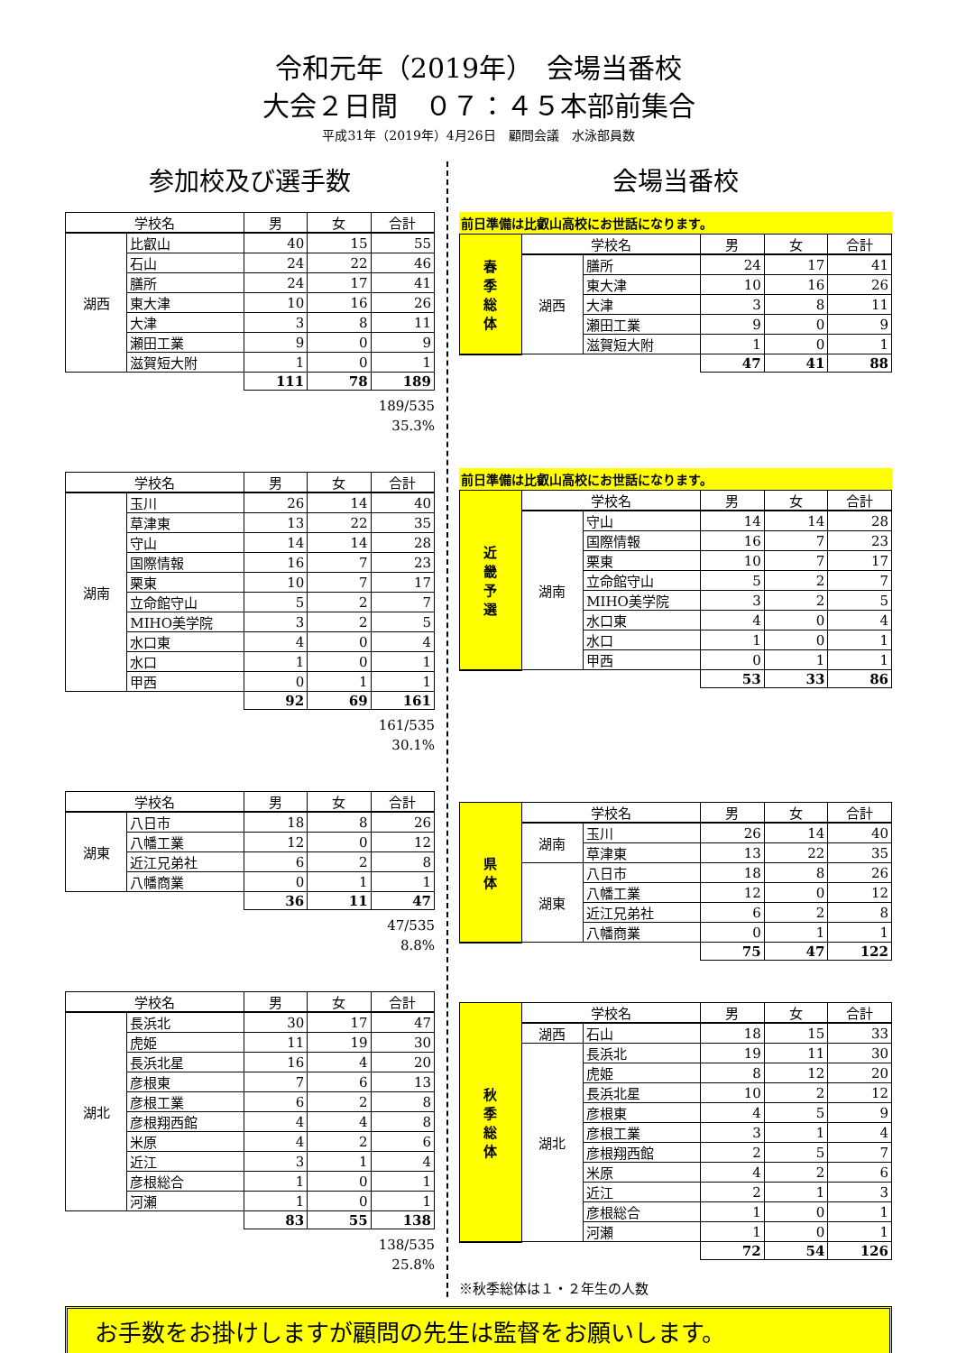令和元年（2019年）　会場当番校
大会２日間　０７：４５本部前集合
平成31年（2019年）4月26日　顧問会議　水泳部員数
参加校及び選手数
| 学校名 | | 男 | 女 | 合計 |
| --- | --- | --- | --- | --- |
| 湖西 | 比叡山 | 40 | 15 | 55 |
| | 石山 | 24 | 22 | 46 |
| | 膳所 | 24 | 17 | 41 |
| | 東大津 | 10 | 16 | 26 |
| | 大津 | 3 | 8 | 11 |
| | 瀬田工業 | 9 | 0 | 9 |
| | 滋賀短大附 | 1 | 0 | 1 |
| | | 111 | 78 | 189 |
189/535
35.3%
| 学校名 | | 男 | 女 | 合計 |
| --- | --- | --- | --- | --- |
| 湖南 | 玉川 | 26 | 14 | 40 |
| | 草津東 | 13 | 22 | 35 |
| | 守山 | 14 | 14 | 28 |
| | 国際情報 | 16 | 7 | 23 |
| | 栗東 | 10 | 7 | 17 |
| | 立命館守山 | 5 | 2 | 7 |
| | MIHO美学院 | 3 | 2 | 5 |
| | 水口東 | 4 | 0 | 4 |
| | 水口 | 1 | 0 | 1 |
| | 甲西 | 0 | 1 | 1 |
| | | 92 | 69 | 161 |
161/535
30.1%
| 学校名 | | 男 | 女 | 合計 |
| --- | --- | --- | --- | --- |
| 湖東 | 八日市 | 18 | 8 | 26 |
| | 八幡工業 | 12 | 0 | 12 |
| | 近江兄弟社 | 6 | 2 | 8 |
| | 八幡商業 | 0 | 1 | 1 |
| | | 36 | 11 | 47 |
47/535
8.8%
| 学校名 | | 男 | 女 | 合計 |
| --- | --- | --- | --- | --- |
| 湖北 | 長浜北 | 30 | 17 | 47 |
| | 虎姫 | 11 | 19 | 30 |
| | 長浜北星 | 16 | 4 | 20 |
| | 彦根東 | 7 | 6 | 13 |
| | 彦根工業 | 6 | 2 | 8 |
| | 彦根翔西館 | 4 | 4 | 8 |
| | 米原 | 4 | 2 | 6 |
| | 近江 | 3 | 1 | 4 |
| | 彦根総合 | 1 | 0 | 1 |
| | 河瀬 | 1 | 0 | 1 |
| | | 83 | 55 | 138 |
138/535
25.8%
会場当番校
前日準備は比叡山高校にお世話になります。
| 春 季 総 体 | 学校名 | | 男 | 女 | 合計 |
| --- | --- | --- | --- | --- | --- |
| | 湖西 | 膳所 | 24 | 17 | 41 |
| | | 東大津 | 10 | 16 | 26 |
| | | 大津 | 3 | 8 | 11 |
| | | 瀬田工業 | 9 | 0 | 9 |
| | | 滋賀短大附 | 1 | 0 | 1 |
| | | | 47 | 41 | 88 |
前日準備は比叡山高校にお世話になります。
| 近 畿 予 選 | 学校名 | | 男 | 女 | 合計 |
| --- | --- | --- | --- | --- | --- |
| | 湖南 | 守山 | 14 | 14 | 28 |
| | | 国際情報 | 16 | 7 | 23 |
| | | 栗東 | 10 | 7 | 17 |
| | | 立命館守山 | 5 | 2 | 7 |
| | | MIHO美学院 | 3 | 2 | 5 |
| | | 水口東 | 4 | 0 | 4 |
| | | 水口 | 1 | 0 | 1 |
| | | 甲西 | 0 | 1 | 1 |
| | | | 53 | 33 | 86 |
| 県 体 | 学校名 | | 男 | 女 | 合計 |
| --- | --- | --- | --- | --- | --- |
| | 湖南 | 玉川 | 26 | 14 | 40 |
| | | 草津東 | 13 | 22 | 35 |
| | 湖東 | 八日市 | 18 | 8 | 26 |
| | | 八幡工業 | 12 | 0 | 12 |
| | | 近江兄弟社 | 6 | 2 | 8 |
| | | 八幡商業 | 0 | 1 | 1 |
| | | | 75 | 47 | 122 |
| 秋 季 総 体 | 学校名 | | 男 | 女 | 合計 |
| --- | --- | --- | --- | --- | --- |
| | 湖西 | 石山 | 18 | 15 | 33 |
| | 湖北 | 長浜北 | 19 | 11 | 30 |
| | | 虎姫 | 8 | 12 | 20 |
| | | 長浜北星 | 10 | 2 | 12 |
| | | 彦根東 | 4 | 5 | 9 |
| | | 彦根工業 | 3 | 1 | 4 |
| | | 彦根翔西館 | 2 | 5 | 7 |
| | | 米原 | 4 | 2 | 6 |
| | | 近江 | 2 | 1 | 3 |
| | | 彦根総合 | 1 | 0 | 1 |
| | | 河瀬 | 1 | 0 | 1 |
| | | | 72 | 54 | 126 |
※秋季総体は１・２年生の人数
お手数をお掛けしますが顧問の先生は監督をお願いします。